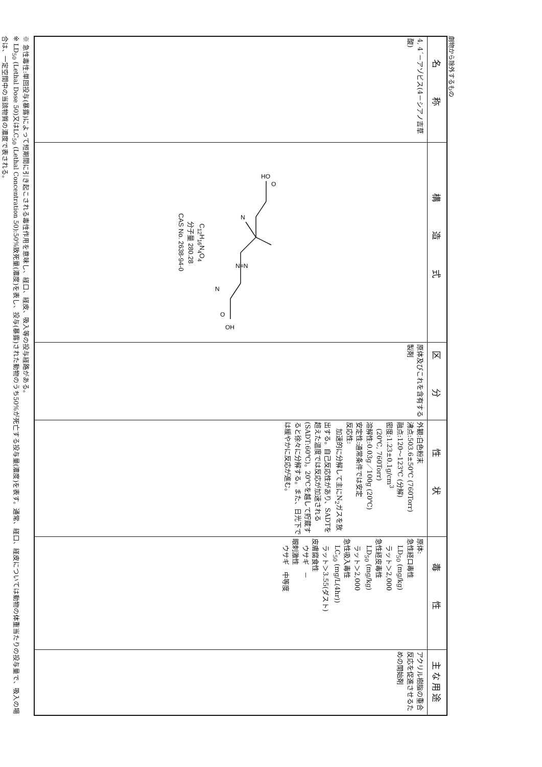劇物から除外するもの
| 名 称 | 構 造 式 | 区 分 | 性 状 | 毒 性 | 主な用途 |
| --- | --- | --- | --- | --- | --- |
| 4, 4´－アゾビス(4－シアノ吉草酸) | HO O N N=N N O OH C<sub>12</sub>H<sub>16</sub>N<sub>4</sub>O<sub>4</sub> 分子量 280.28 CAS No. 2638-94-0 | 原体及びこれを含有する製剤 | 外観:白色粉末 沸点:503.6±50℃ (760Torr) 融点:120～123℃ (分解) 密度:1.23±0.1g/cm<sup>3</sup> (20℃, 760Torr) 溶解性:0.03g／100g (20℃) 安定性:通常条件では安定 反応性: 加速的に分解して主にN<sub>2</sub>ガスを放出する。自己反応性があり、SADTを超えた温度では反応が加速される(SADT:60℃)。20℃を越して貯蔵すると徐々に分解する。また、日光下では緩やかに反応が進む。 | 原体: 急性経口毒性 LD<sub>50</sub> (mg/kg) ラット＞2,000 急性経皮毒性 LD<sub>50</sub> (mg/kg) ラット＞2,000 急性吸入毒性 LC<sub>50</sub> (mg/L(4hr)) ラット＞3.55(ダスト) 皮膚腐食性 ウサギ － 眼刺激性 ウサギ 中等度 | アクリル樹脂の重合反応を促進させるための開始剤 |
※ 急性毒性:単回投与(暴露)によって短期間に引き起こされる毒性作用を意味し、経口、経皮、吸入等の投与経路がある。
※ LD<sub>50</sub> (Lethal Dose 50)又はLC<sub>50</sub> (Lethal Concentration 50):50%致死量(濃度)を表し、投与(暴露)された動物のうち50%が死亡する投与量(濃度)を表す。通常、経口、経皮については動物の体重当たりの投与量で、吸入の場合は、一定空間中の当該物質の濃度で表される。